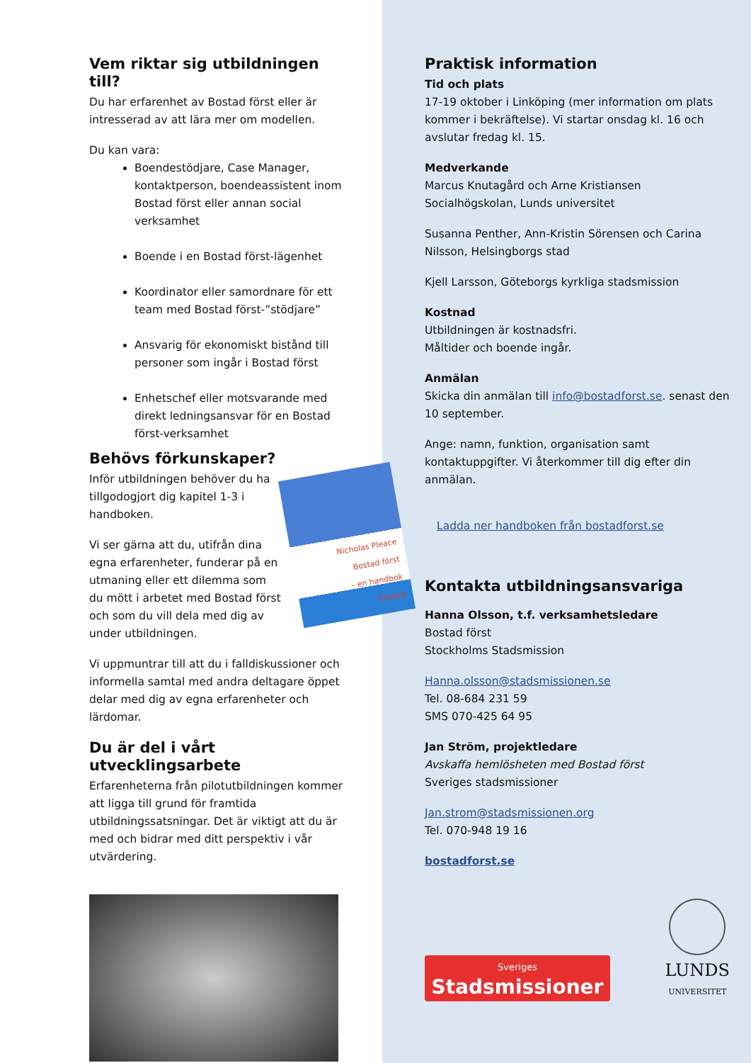Vem riktar sig utbildningen till?
Du har erfarenhet av Bostad först eller är intresserad av att lära mer om modellen.
Du kan vara:
Boendestödjare, Case Manager, kontaktperson, boendeassistent inom Bostad först eller annan social verksamhet
Boende i en Bostad först-lägenhet
Koordinator eller samordnare för ett team med Bostad först-”stödjare”
Ansvarig för ekonomiskt bistånd till personer som ingår i Bostad först
Enhetschef eller motsvarande med direkt ledningsansvar för en Bostad först-verksamhet
Behövs förkunskaper?
Nicholas Pleace
Bostad först
– en handbok
Europa
Inför utbildningen behöver du ha tillgodogjort dig kapitel 1-3 i handboken.
Vi ser gärna att du, utifrån dina egna erfarenheter, funderar på en utmaning eller ett dilemma som du mött i arbetet med Bostad först och som du vill dela med dig av under utbildningen.
Vi uppmuntrar till att du i falldiskussioner och informella samtal med andra deltagare öppet delar med dig av egna erfarenheter och lärdomar.
Du är del i vårt utvecklingsarbete
Erfarenheterna från pilotutbildningen kommer att ligga till grund för framtida utbildningssatsningar. Det är viktigt att du är med och bidrar med ditt perspektiv i vår utvärdering.
Praktisk information
Tid och plats
17-19 oktober i Linköping (mer information om plats kommer i bekräftelse). Vi startar onsdag kl. 16 och avslutar fredag kl. 15.
Medverkande
Marcus Knutagård och Arne Kristiansen Socialhögskolan, Lunds universitet
Susanna Penther, Ann-Kristin Sörensen och Carina Nilsson, Helsingborgs stad
Kjell Larsson, Göteborgs kyrkliga stadsmission
Kostnad
Utbildningen är kostnadsfri.
Måltider och boende ingår.
Anmälan
Skicka din anmälan till info@bostadforst.se. senast den 10 september.
Ange: namn, funktion, organisation samt kontaktuppgifter. Vi återkommer till dig efter din anmälan.
Ladda ner handboken från bostadforst.se
Kontakta utbildningsansvariga
Hanna Olsson, t.f. verksamhetsledare
Bostad först
Stockholms Stadsmission
Hanna.olsson@stadsmissionen.se
Tel. 08-684 231 59
SMS 070-425 64 95
Jan Ström, projektledare
Avskaffa hemlösheten med Bostad först
Sveriges stadsmissioner
Jan.strom@stadsmissionen.org
Tel. 070-948 19 16
bostadforst.se
Sveriges
Stadsmissioner
LUNDS
UNIVERSITET